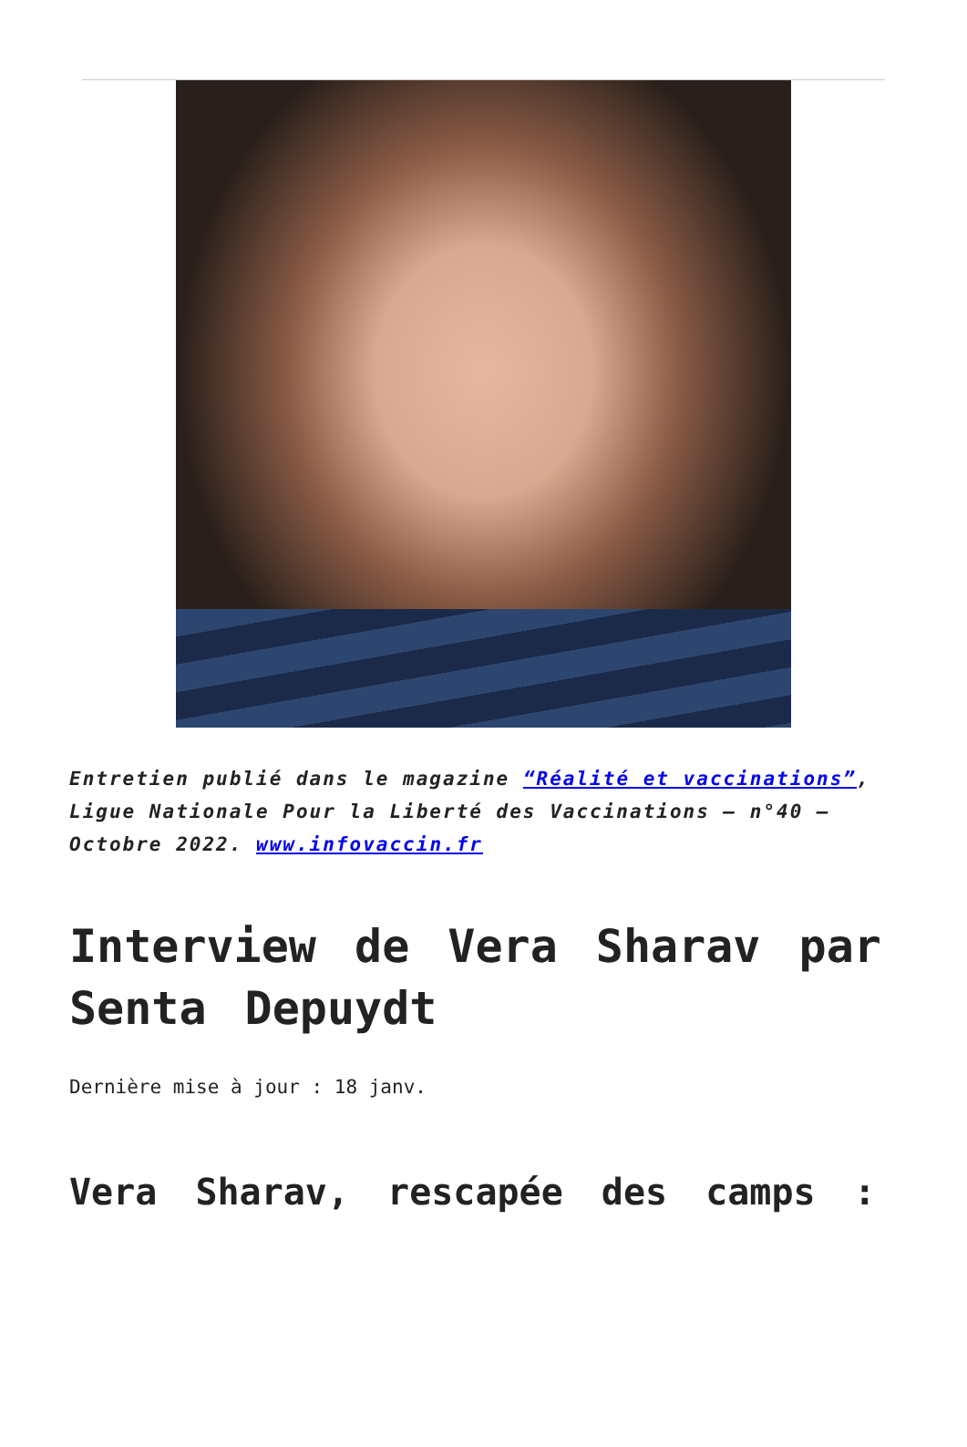Entretien publié dans le magazine “Réalité et vaccinations”, Ligue Nationale Pour la Liberté des Vaccinations – n°40 – Octobre 2022. www.infovaccin.fr
Interview de Vera Sharav par Senta Depuydt
Dernière mise à jour : 18 janv.
Vera Sharav, rescapée des camps :